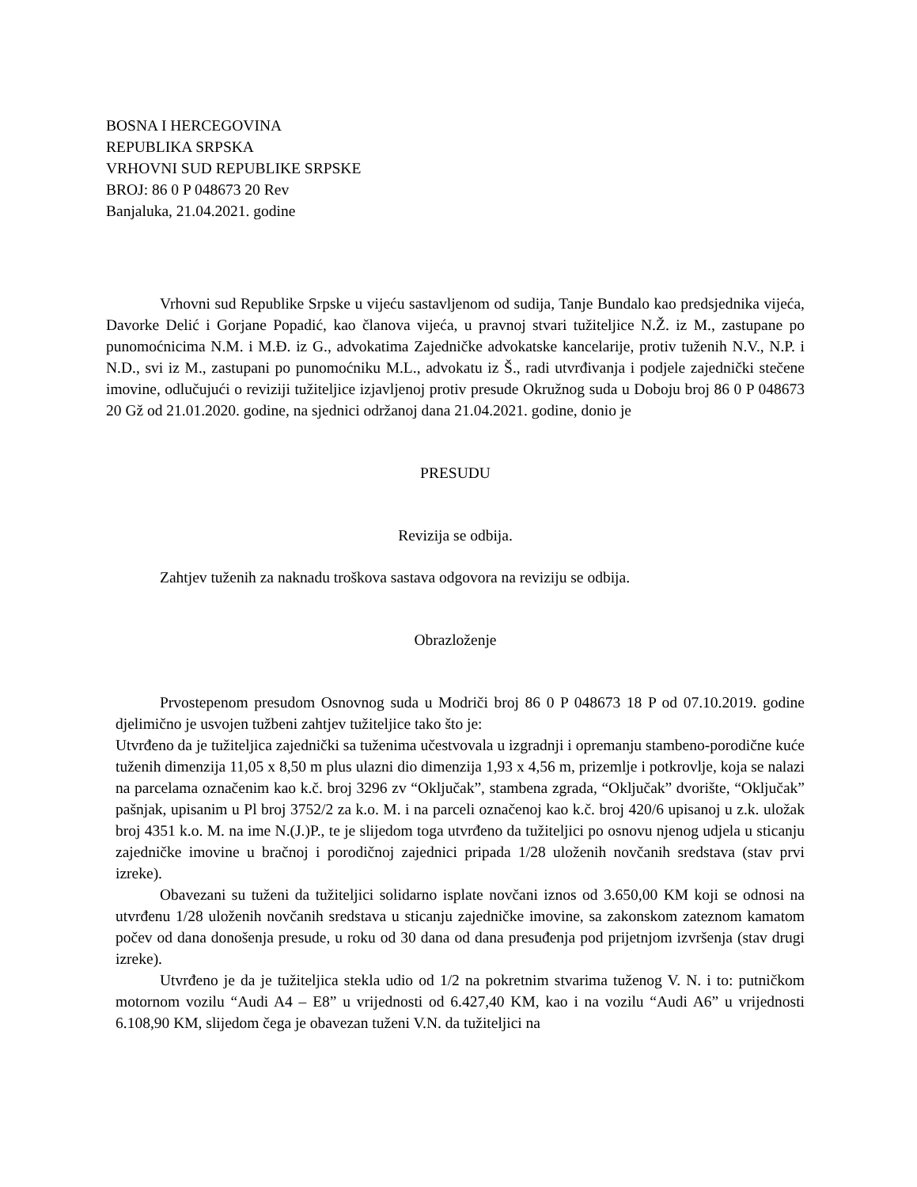BOSNA I HERCEGOVINA
REPUBLIKA SRPSKA
VRHOVNI SUD REPUBLIKE SRPSKE
BROJ: 86 0 P 048673 20 Rev
Banjaluka, 21.04.2021. godine
Vrhovni sud Republike Srpske u vijeću sastavljenom od sudija, Tanje Bundalo kao predsjednika vijeća, Davorke Delić i Gorjane Popadić, kao članova vijeća, u pravnoj stvari tužiteljice N.Ž. iz M., zastupane po punomoćnicima N.M. i M.Đ. iz G., advokatima Zajedničke advokatske kancelarije, protiv tuženih N.V., N.P. i N.D., svi iz M., zastupani po punomoćniku M.L., advokatu iz Š., radi utvrđivanja i podjele zajednički stečene imovine, odlučujući o reviziji tužiteljice izjavljenoj protiv presude Okružnog suda u Doboju broj 86 0 P 048673 20 Gž od 21.01.2020. godine, na sjednici održanoj dana 21.04.2021. godine, donio je
PRESUDU
Revizija se odbija.
Zahtjev tuženih za naknadu troškova sastava odgovora na reviziju se odbija.
Obrazloženje
Prvostepenom presudom Osnovnog suda u Modriči broj 86 0 P 048673 18 P od 07.10.2019. godine djelimično je usvojen tužbeni zahtjev tužiteljice tako što je:
Utvrđeno da je tužiteljica zajednički sa tuženima učestvovala u izgradnji i opremanju stambeno-porodične kuće tuženih dimenzija 11,05 x 8,50 m plus ulazni dio dimenzija 1,93 x 4,56 m, prizemlje i potkrovlje, koja se nalazi na parcelama označenim kao k.č. broj 3296 zv “Oključak”, stambena zgrada, “Oključak” dvorište, “Oključak” pašnjak, upisanim u Pl broj 3752/2 za k.o. M. i na parceli označenoj kao k.č. broj 420/6 upisanoj u z.k. uložak broj 4351 k.o. M. na ime N.(J.)P., te je slijedom toga utvrđeno da tužiteljici po osnovu njenog udjela u sticanju zajedničke imovine u bračnoj i porodičnoj zajednici pripada 1/28 uloženih novčanih sredstava (stav prvi izreke).
Obavezani su tuženi da tužiteljici solidarno isplate novčani iznos od 3.650,00 KM koji se odnosi na utvrđenu 1/28 uloženih novčanih sredstava u sticanju zajedničke imovine, sa zakonskom zateznom kamatom počev od dana donošenja presude, u roku od 30 dana od dana presuđenja pod prijetnjom izvršenja (stav drugi izreke).
Utvrđeno je da je tužiteljica stekla udio od 1/2 na pokretnim stvarima tuženog V. N. i to: putničkom motornom vozilu “Audi A4 – E8” u vrijednosti od 6.427,40 KM, kao i na vozilu “Audi A6” u vrijednosti 6.108,90 KM, slijedom čega je obavezan tuženi V.N. da tužiteljici na